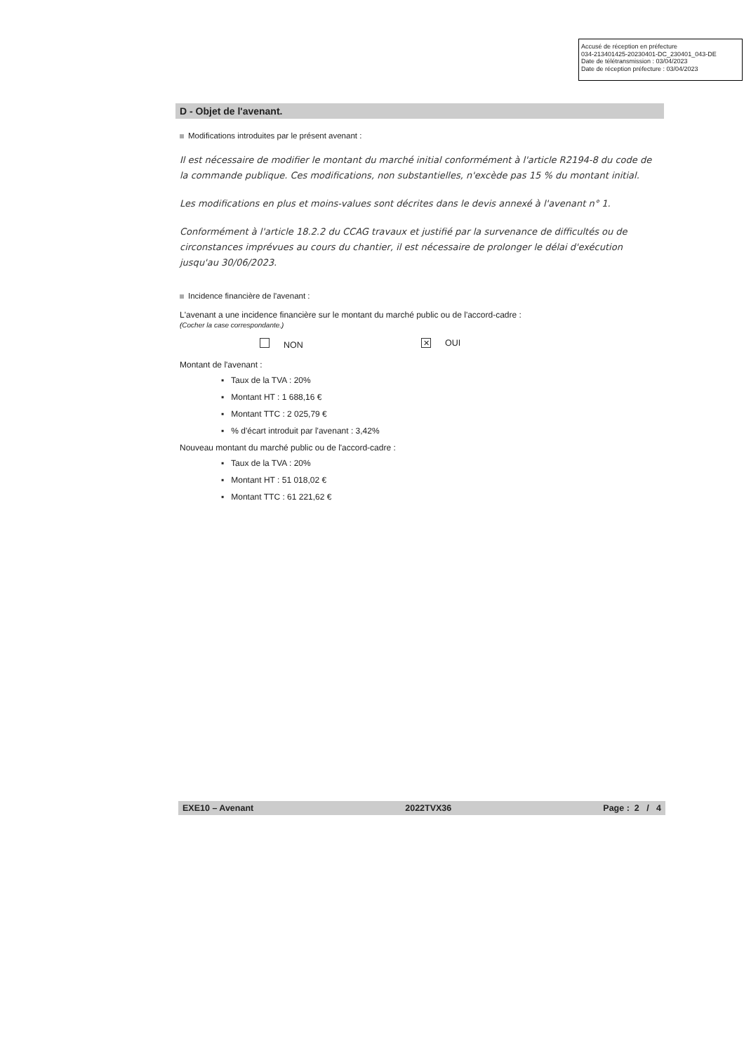Accusé de réception en préfecture
034-213401425-20230401-DC_230401_043-DE
Date de télétransmission : 03/04/2023
Date de réception préfecture : 03/04/2023
D - Objet de l'avenant.
Modifications introduites par le présent avenant :
Il est nécessaire de modifier le montant du marché initial conformément à l'article R2194-8 du code de la commande publique. Ces modifications, non substantielles, n'excède pas 15 % du montant initial.
Les modifications en plus et moins-values sont décrites dans le devis annexé à l'avenant n° 1.
Conformément à l'article 18.2.2 du CCAG travaux et justifié par la survenance de difficultés ou de circonstances imprévues au cours du chantier, il est nécessaire de prolonger le délai d'exécution jusqu'au 30/06/2023.
Incidence financière de l'avenant :
L'avenant a une incidence financière sur le montant du marché public ou de l'accord-cadre :
(Cocher la case correspondante.)
NON ✕ OUI
Montant de l'avenant :
▪ Taux de la TVA : 20%
▪ Montant HT : 1 688,16 €
▪ Montant TTC : 2 025,79 €
▪ % d'écart introduit par l'avenant : 3,42%
Nouveau montant du marché public ou de l'accord-cadre :
▪ Taux de la TVA : 20%
▪ Montant HT : 51 018,02 €
▪ Montant TTC : 61 221,62 €
EXE10 – Avenant 2022TVX36 Page : 2 / 4